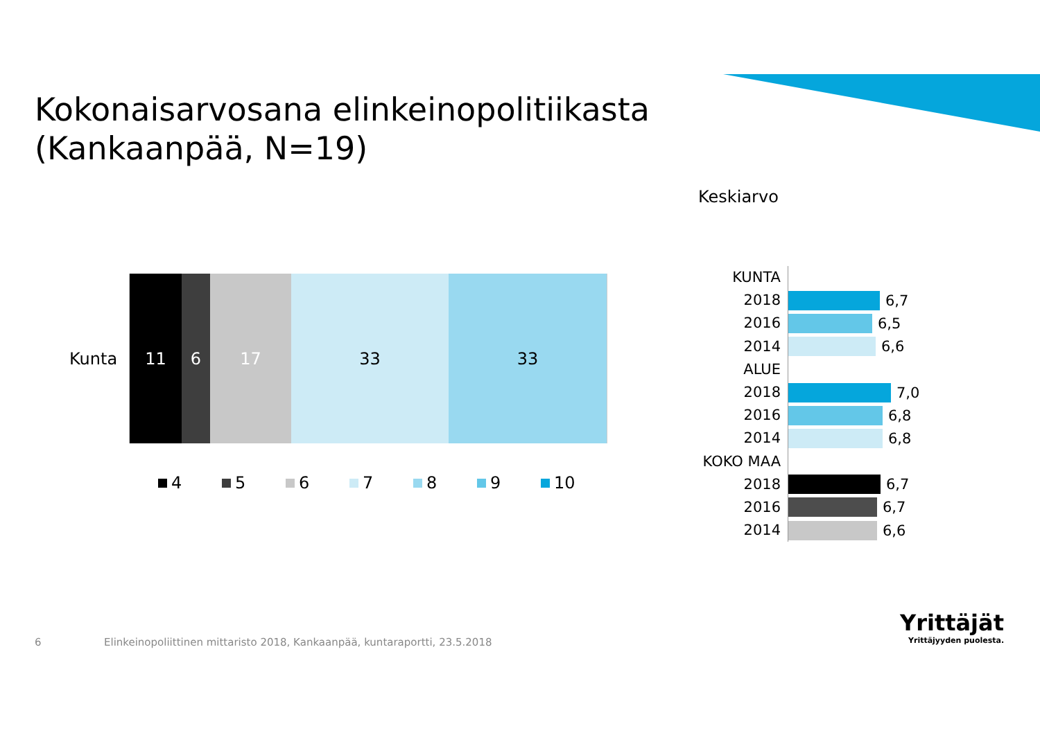Kokonaisarvosana elinkeinopolitiikasta
(Kankaanpää, N=19)
Keskiarvo
Kunta
11 6 17 33 33
4 5 6 7 8 9 10
KUNTA
2018
6,7
2016
6,5
2014
6,6
ALUE
2018
7,0
2016
6,8
2014
6,8
KOKO MAA
2018
6,7
2016
6,7
2014
6,6
6
Elinkeinopoliittinen mittaristo 2018, Kankaanpää, kuntaraportti, 23.5.2018
Yrittäjät
Yrittäjyyden puolesta.